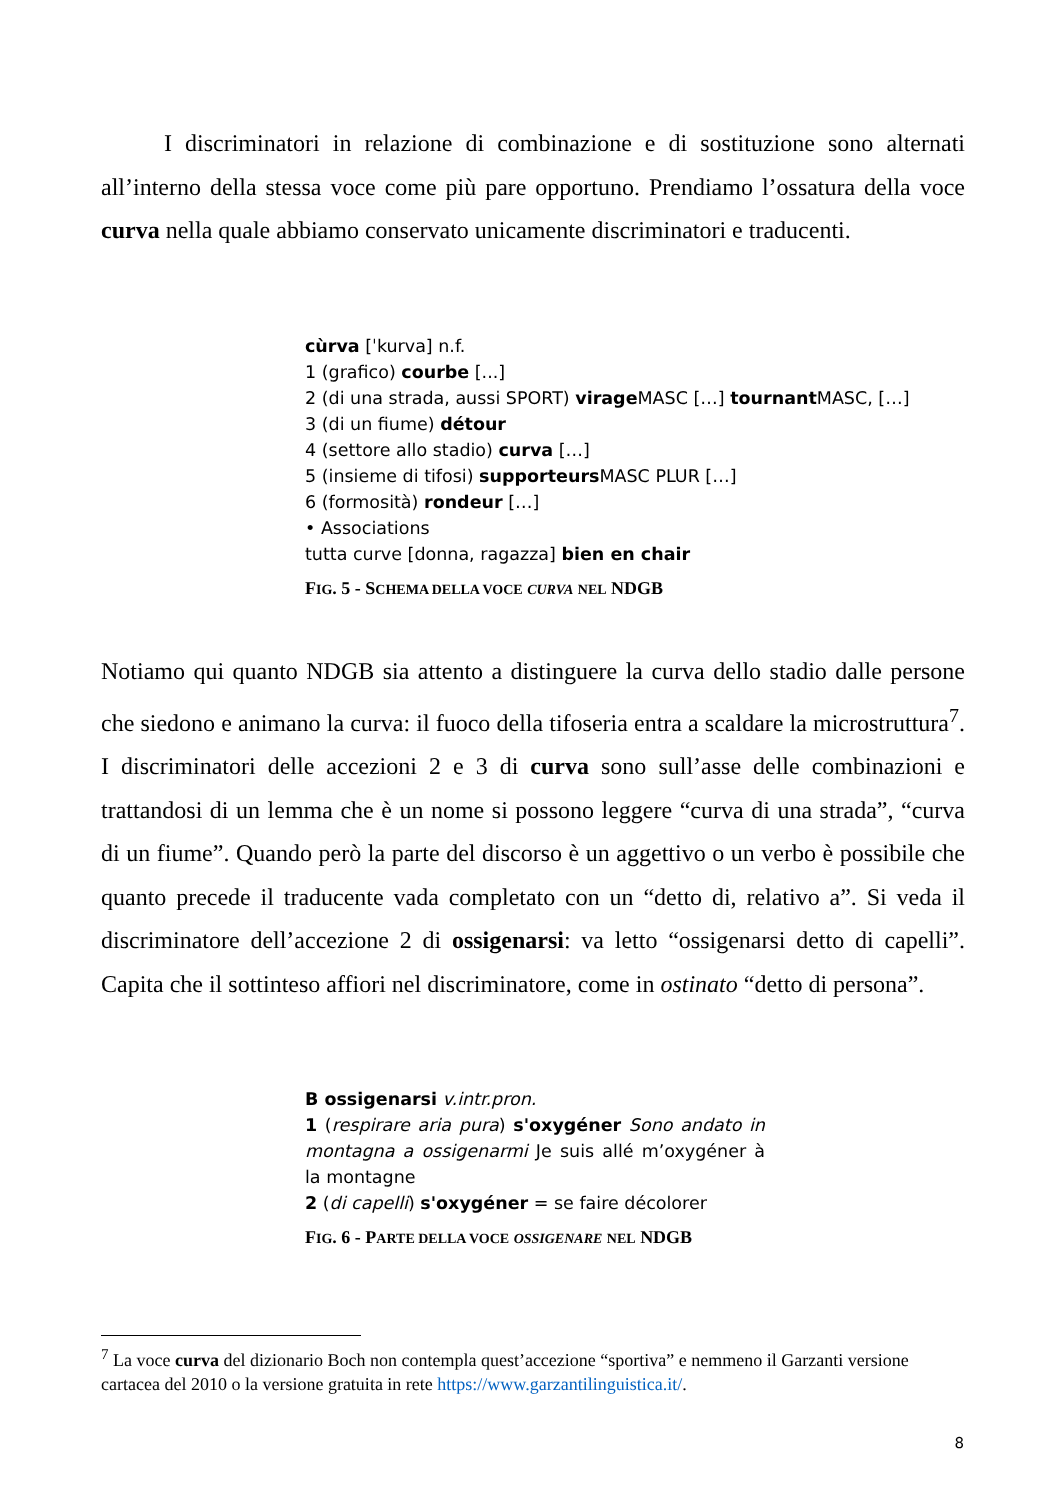I discriminatori in relazione di combinazione e di sostituzione sono alternati all’interno della stessa voce come più pare opportuno. Prendiamo l’ossatura della voce curva nella quale abbiamo conservato unicamente discriminatori e traducenti.
cùrva [ˈkurva] n.f.
1 (grafico) courbe [...]
2 (di una strada, aussi SPORT) virage MASC […] tournant MASC, […]
3 (di un fiume) détour
4 (settore allo stadio) curva […]
5 (insieme di tifosi) supporteurs MASC PLUR […]
6 (formosità) rondeur […]
• Associations
tutta curve [donna, ragazza] bien en chair
FIG. 5 - SCHEMA DELLA VOCE CURVA NEL NDGB
Notiamo qui quanto NDGB sia attento a distinguere la curva dello stadio dalle persone che siedono e animano la curva: il fuoco della tifoseria entra a scaldare la microstruttura<sup>7</sup>. I discriminatori delle accezioni 2 e 3 di curva sono sull’asse delle combinazioni e trattandosi di un lemma che è un nome si possono leggere “curva di una strada”, “curva di un fiume”. Quando però la parte del discorso è un aggettivo o un verbo è possibile che quanto precede il traducente vada completato con un “detto di, relativo a”. Si veda il discriminatore dell’accezione 2 di ossigenarsi: va letto “ossigenarsi detto di capelli”. Capita che il sottinteso affiori nel discriminatore, come in ostinato “detto di persona”.
B ossigenarsi v.intr.pron.
1 (respirare aria pura) s'oxygéner Sono andato in montagna a ossigenarmi Je suis allé m’oxygéner à la montagne
2 (di capelli) s'oxygéner = se faire décolorer
FIG. 6 - PARTE DELLA VOCE OSSIGENARE NEL NDGB
<sup>7</sup> La voce curva del dizionario Boch non contempla quest’accezione “sportiva” e nemmeno il Garzanti versione cartacea del 2010 o la versione gratuita in rete https://www.garzantilinguistica.it/.
8